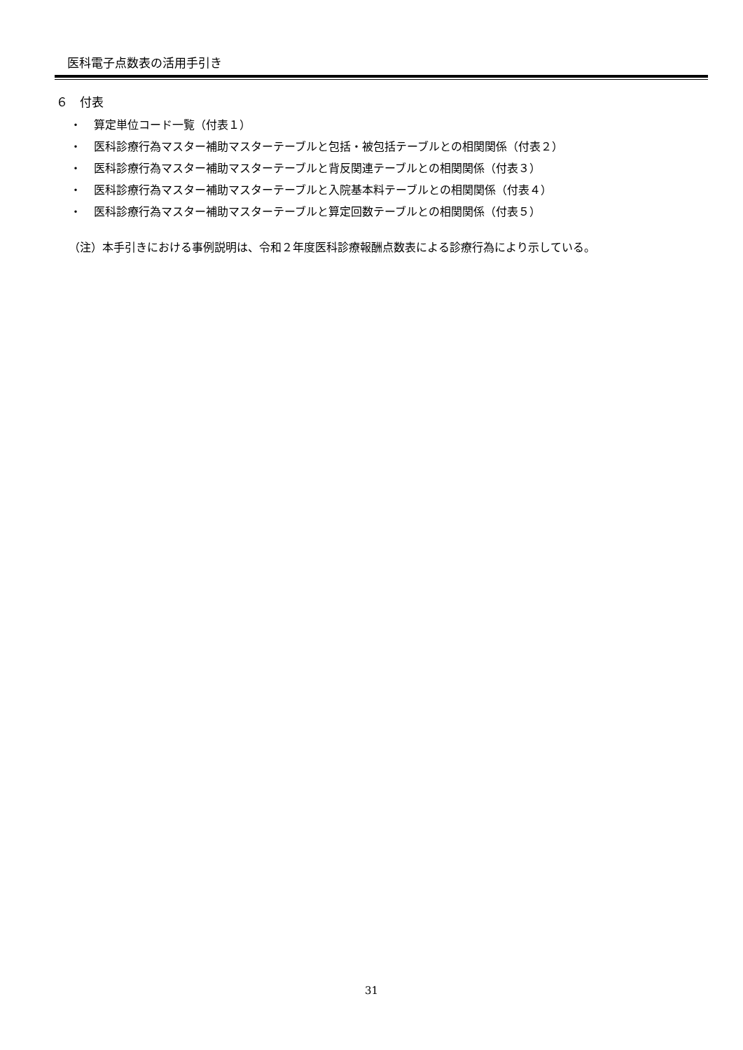医科電子点数表の活用手引き
６　付表
・ 算定単位コード一覧（付表１）
・ 医科診療行為マスター補助マスターテーブルと包括・被包括テーブルとの相関関係（付表２）
・ 医科診療行為マスター補助マスターテーブルと背反関連テーブルとの相関関係（付表３）
・ 医科診療行為マスター補助マスターテーブルと入院基本料テーブルとの相関関係（付表４）
・ 医科診療行為マスター補助マスターテーブルと算定回数テーブルとの相関関係（付表５）
（注）本手引きにおける事例説明は、令和２年度医科診療報酬点数表による診療行為により示している。
31